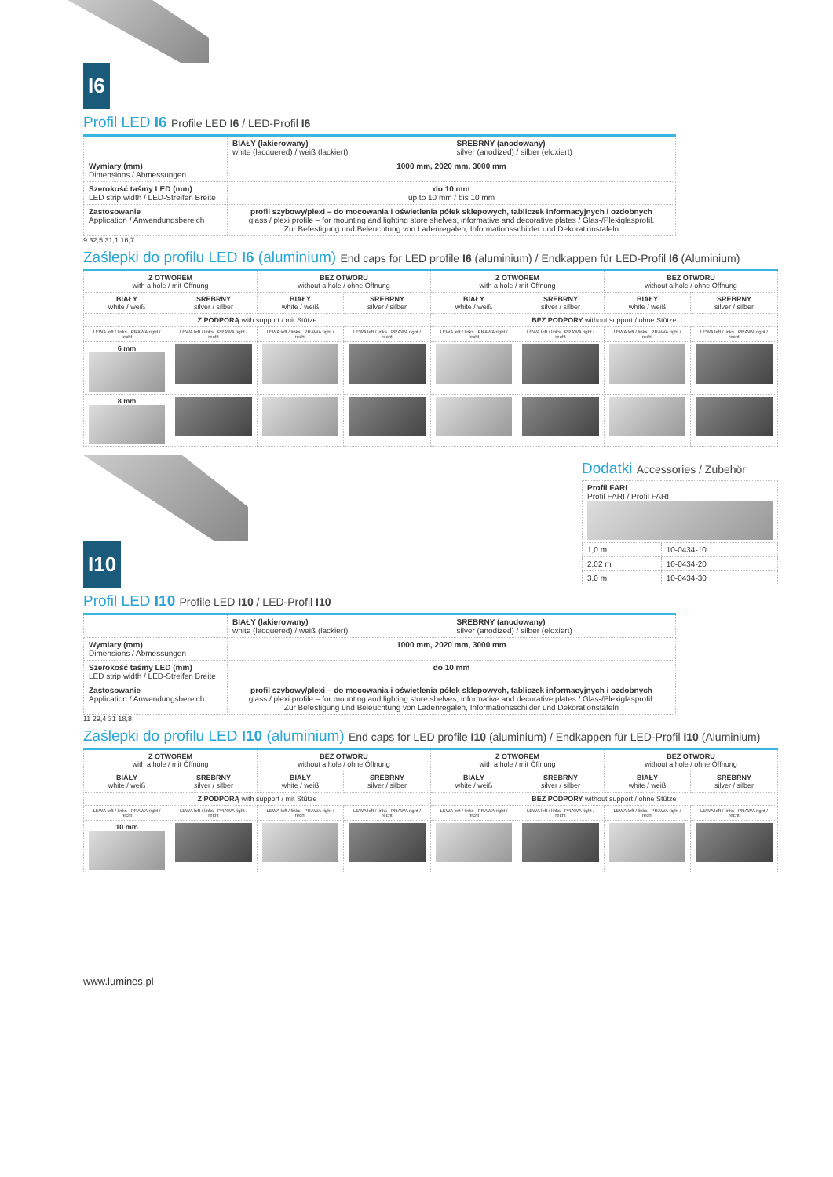I6
Profil LED I6 Profile LED I6 / LED-Profil I6
| | BIAŁY (lakierowany) white (lacquered) / weiß (lackiert) | SREBRNY (anodowany) silver (anodized) / silber (eloxiert) |
| Wymiary (mm) Dimensions / Abmessungen | 1000 mm, 2020 mm, 3000 mm | |
| Szerokość taśmy LED (mm) LED strip width / LED-Streifen Breite | do 10 mm up to 10 mm / bis 10 mm | |
| Zastosowanie Application / Anwendungsbereich | profil szybowy/plexi – do mocowania i oświetlenia półek sklepowych, tabliczek informacyjnych i ozdobnych glass / plexi profile – for mounting and lighting store shelves, informative and decorative plates / Glas-/Plexiglasprofil. Zur Befestigung und Beleuchtung von Ladenregalen, Informationsschilder und Dekorationstafeln | |
9 32,5 31,1 16,7
Zaślepki do profilu LED I6 (aluminium) End caps for LED profile I6 (aluminium) / Endkappen für LED-Profil I6 (Aluminium)
| Z OTWOREM with a hole / mit Öffnung | | BEZ OTWORU without a hole / ohne Öffnung | | Z OTWOREM with a hole / mit Öffnung | | BEZ OTWORU without a hole / ohne Öffnung | |
| BIAŁY white / weiß | SREBRNY silver / silber | BIAŁY white / weiß | SREBRNY silver / silber | BIAŁY white / weiß | SREBRNY silver / silber | BIAŁY white / weiß | SREBRNY silver / silber |
| Z PODPORĄ with support / mit Stütze | | | | BEZ PODPORY without support / ohne Stütze | | | |
| LEWA left / links PRAWA right / recht | LEWA left / links PRAWA right / recht | LEWA left / links PRAWA right / recht | LEWA left / links PRAWA right / recht | LEWA left / links PRAWA right / recht | LEWA left / links PRAWA right / recht | LEWA left / links PRAWA right / recht | LEWA left / links PRAWA right / recht |
| 6 mm | | | | | | | |
| 8 mm | | | | | | | |
I10
Dodatki Accessories / Zubehör
| Profil FARI Profil FARI / Profil FARI | |
| 1,0 m | 10-0434-10 |
| 2,02 m | 10-0434-20 |
| 3,0 m | 10-0434-30 |
Profil LED I10 Profile LED I10 / LED-Profil I10
| | BIAŁY (lakierowany) white (lacquered) / weiß (lackiert) | SREBRNY (anodowany) silver (anodized) / silber (eloxiert) |
| Wymiary (mm) Dimensions / Abmessungen | 1000 mm, 2020 mm, 3000 mm | |
| Szerokość taśmy LED (mm) LED strip width / LED-Streifen Breite | do 10 mm | |
| Zastosowanie Application / Anwendungsbereich | profil szybowy/plexi – do mocowania i oświetlenia półek sklepowych, tabliczek informacyjnych i ozdobnych glass / plexi profile – for mounting and lighting store shelves, informative and decorative plates / Glas-/Plexiglasprofil. Zur Befestigung und Beleuchtung von Ladenregalen, Informationsschilder und Dekorationstafeln | |
11 29,4 31 18,8
Zaślepki do profilu LED I10 (aluminium) End caps for LED profile I10 (aluminium) / Endkappen für LED-Profil I10 (Aluminium)
| Z OTWOREM with a hole / mit Öffnung | | BEZ OTWORU without a hole / ohne Öffnung | | Z OTWOREM with a hole / mit Öffnung | | BEZ OTWORU without a hole / ohne Öffnung | |
| BIAŁY white / weiß | SREBRNY silver / silber | BIAŁY white / weiß | SREBRNY silver / silber | BIAŁY white / weiß | SREBRNY silver / silber | BIAŁY white / weiß | SREBRNY silver / silber |
| Z PODPORĄ with support / mit Stütze | | | | BEZ PODPORY without support / ohne Stütze | | | |
| LEWA left / links PRAWA right / recht | LEWA left / links PRAWA right / recht | LEWA left / links PRAWA right / recht | LEWA left / links PRAWA right / recht | LEWA left / links PRAWA right / recht | LEWA left / links PRAWA right / recht | LEWA left / links PRAWA right / recht | LEWA left / links PRAWA right / recht |
| 10 mm | | | | | | | |
www.lumines.pl